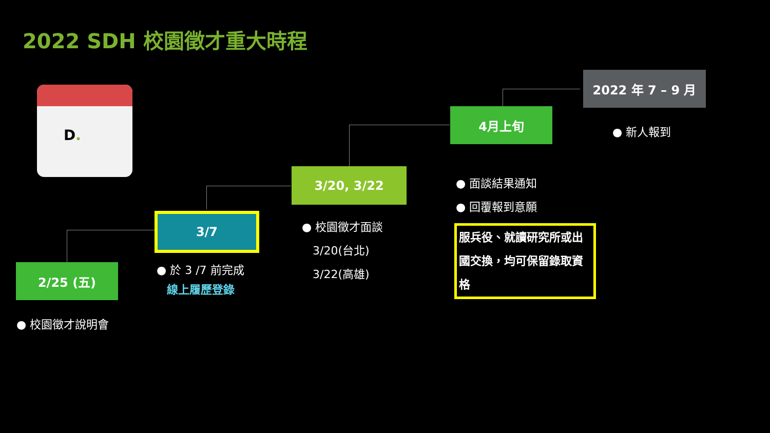2022 SDH 校園徵才重大時程
D.
2/25 (五)
3/7
3/20, 3/22
4月上旬
2022 年 7 – 9 月
● 校園徵才說明會
● 於 3 /7 前完成
線上履歷登錄
● 校園徵才面談
3/20(台北)
3/22(高雄)
● 面談結果通知
● 回覆報到意願
服兵役、就讀研究所或出國交換，均可保留錄取資格
● 新人報到